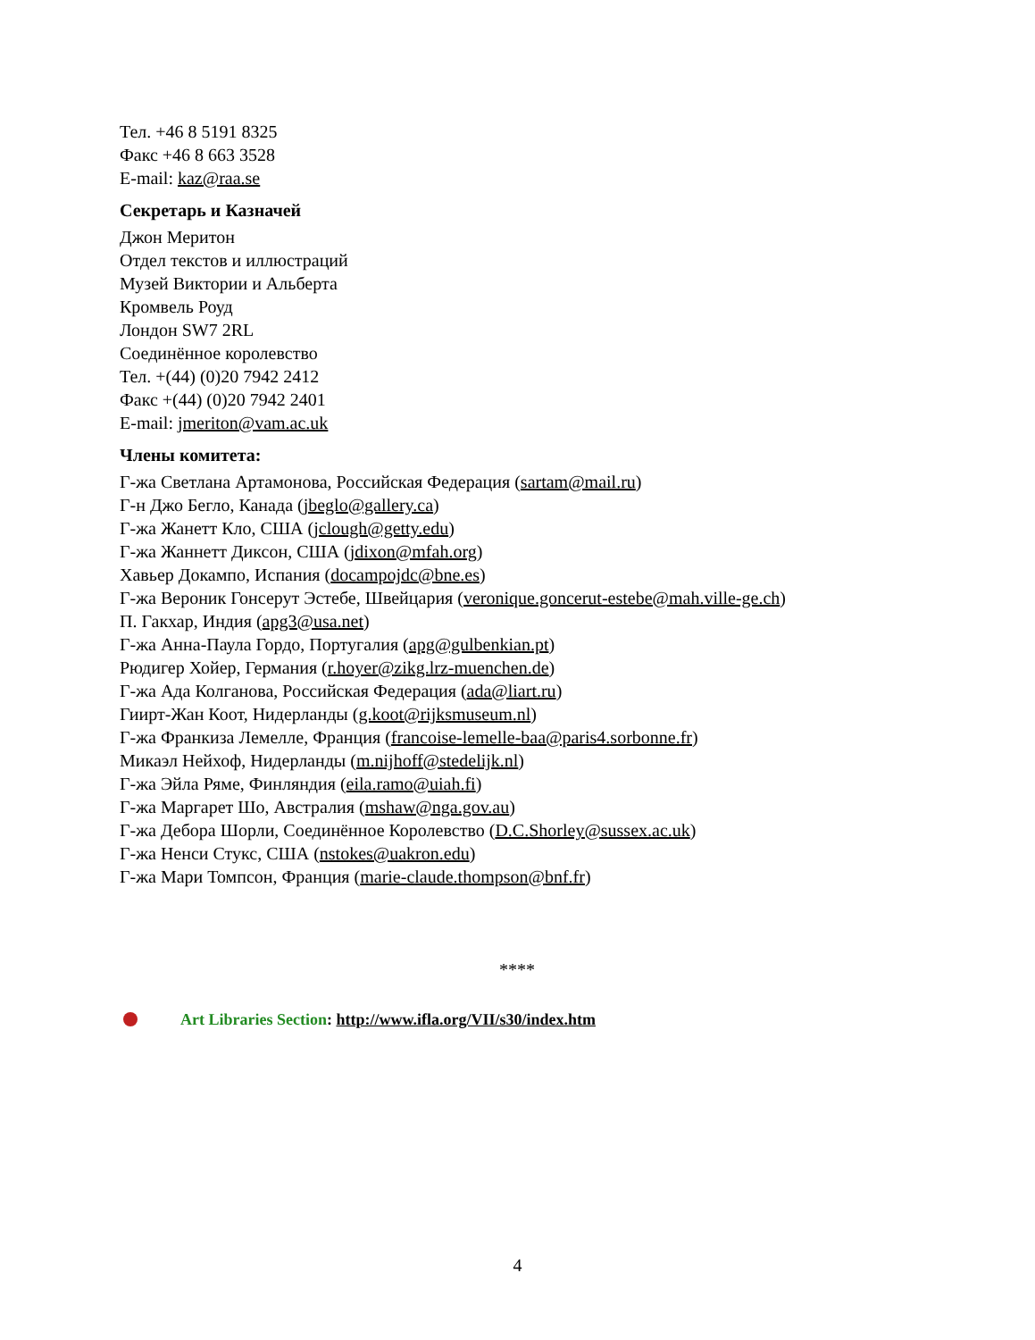Тел. +46 8 5191 8325
Факс +46 8 663 3528
E-mail: kaz@raa.se
Секретарь и Казначей
Джон Меритон
Отдел текстов и иллюстраций
Музей Виктории и Альберта
Кромвель Роуд
Лондон SW7 2RL
Соединённое королевство
Тел. +(44) (0)20 7942 2412
Факс +(44) (0)20 7942 2401
E-mail: jmeriton@vam.ac.uk
Члены комитета:
Г-жа Светлана Артамонова, Российская Федерация (sartam@mail.ru)
Г-н Джо Бегло, Канада (jbeglo@gallery.ca)
Г-жа Жанетт Кло, США (jclough@getty.edu)
Г-жа Жаннетт Диксон, США (jdixon@mfah.org)
Хавьер Докампо, Испания (docampojdc@bne.es)
Г-жа Вероник Гонсерут Эстебе, Швейцария (veronique.goncerut-estebe@mah.ville-ge.ch)
П. Гакхар, Индия (apg3@usa.net)
Г-жа Анна-Паула Гордо, Португалия (apg@gulbenkian.pt)
Рюдигер Хойер, Германия (r.hoyer@zikg.lrz-muenchen.de)
Г-жа Ада Колганова, Российская Федерация (ada@liart.ru)
Гиирт-Жан Коот, Нидерланды (g.koot@rijksmuseum.nl)
Г-жа Франкиза Лемелле, Франция (francoise-lemelle-baa@paris4.sorbonne.fr)
Микаэл Нейхоф, Нидерланды (m.nijhoff@stedelijk.nl)
Г-жа Эйла Ряме, Финляндия (eila.ramo@uiah.fi)
Г-жа Маргарет Шо, Австралия (mshaw@nga.gov.au)
Г-жа Дебора Шорли, Соединённое Королевство (D.C.Shorley@sussex.ac.uk)
Г-жа Ненси Стукс, США (nstokes@uakron.edu)
Г-жа Мари Томпсон, Франция (marie-claude.thompson@bnf.fr)
****
Art Libraries Section: http://www.ifla.org/VII/s30/index.htm
4